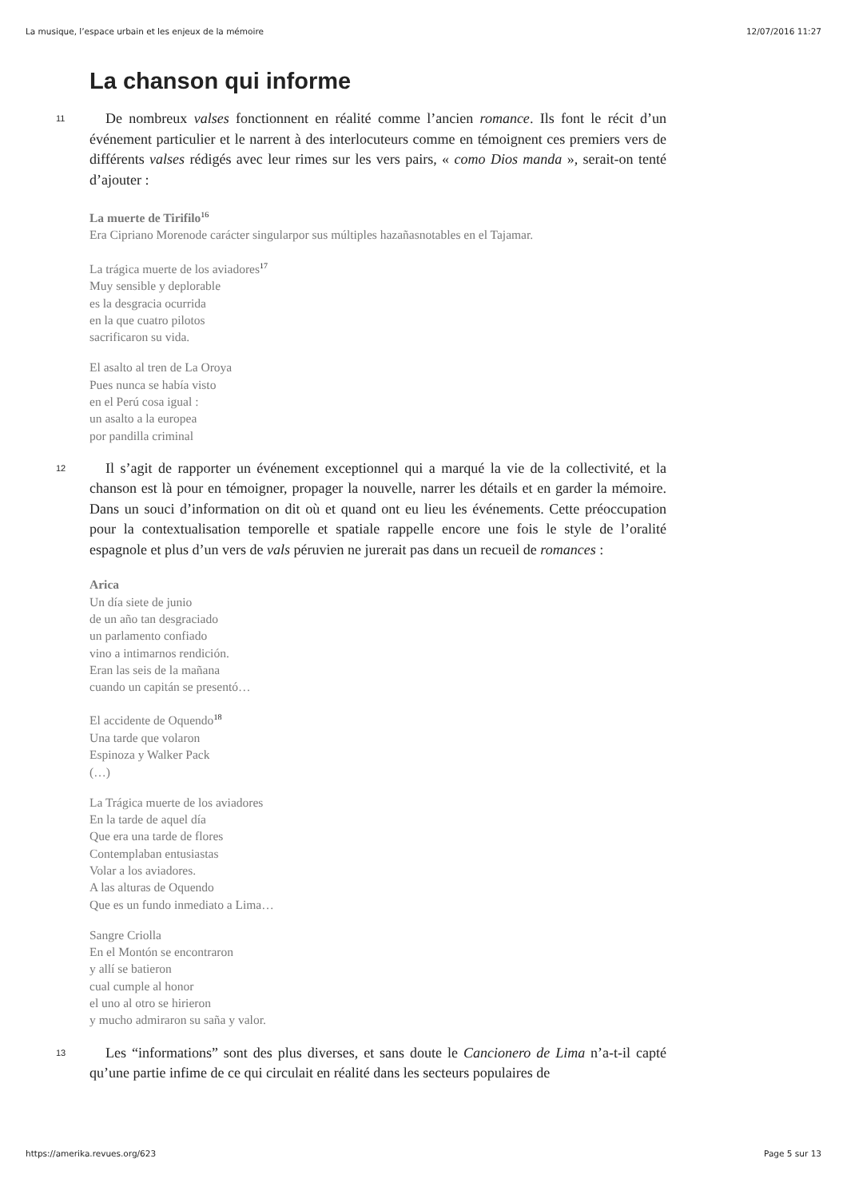La musique, l’espace urbain et les enjeux de la mémoire 12/07/2016 11:27
La chanson qui informe
11
De nombreux valses fonctionnent en réalité comme l’ancien romance. Ils font le récit d’un événement particulier et le narrent à des interlocuteurs comme en témoignent ces premiers vers de différents valses rédigés avec leur rimes sur les vers pairs, « como Dios manda », serait-on tenté d’ajouter :
La muerte de Tirifilo<sup>16</sup>
Era Cipriano Morenode carácter singularpor sus múltiples hazañasnotables en el Tajamar.
La trágica muerte de los aviadores<sup>17</sup>
Muy sensible y deplorable
es la desgracia ocurrida
en la que cuatro pilotos
sacrificaron su vida.
El asalto al tren de La Oroya
Pues nunca se había visto
en el Perú cosa igual :
un asalto a la europea
por pandilla criminal
12
Il s’agit de rapporter un événement exceptionnel qui a marqué la vie de la collectivité, et la chanson est là pour en témoigner, propager la nouvelle, narrer les détails et en garder la mémoire. Dans un souci d’information on dit où et quand ont eu lieu les événements. Cette préoccupation pour la contextualisation temporelle et spatiale rappelle encore une fois le style de l’oralité espagnole et plus d’un vers de vals péruvien ne jurerait pas dans un recueil de romances :
Arica
Un día siete de junio
de un año tan desgraciado
un parlamento confiado
vino a intimarnos rendición.
Eran las seis de la mañana
cuando un capitán se presentó…
El accidente de Oquendo<sup>18</sup>
Una tarde que volaron
Espinoza y Walker Pack
(…)
La Trágica muerte de los aviadores
En la tarde de aquel día
Que era una tarde de flores
Contemplaban entusiastas
Volar a los aviadores.
A las alturas de Oquendo
Que es un fundo inmediato a Lima…
Sangre Criolla
En el Montón se encontraron
y allí se batieron
cual cumple al honor
el uno al otro se hirieron
y mucho admiraron su saña y valor.
13
Les “informations” sont des plus diverses, et sans doute le Cancionero de Lima n’a-t-il capté qu’une partie infime de ce qui circulait en réalité dans les secteurs populaires de
https://amerika.revues.org/623 Page 5 sur 13